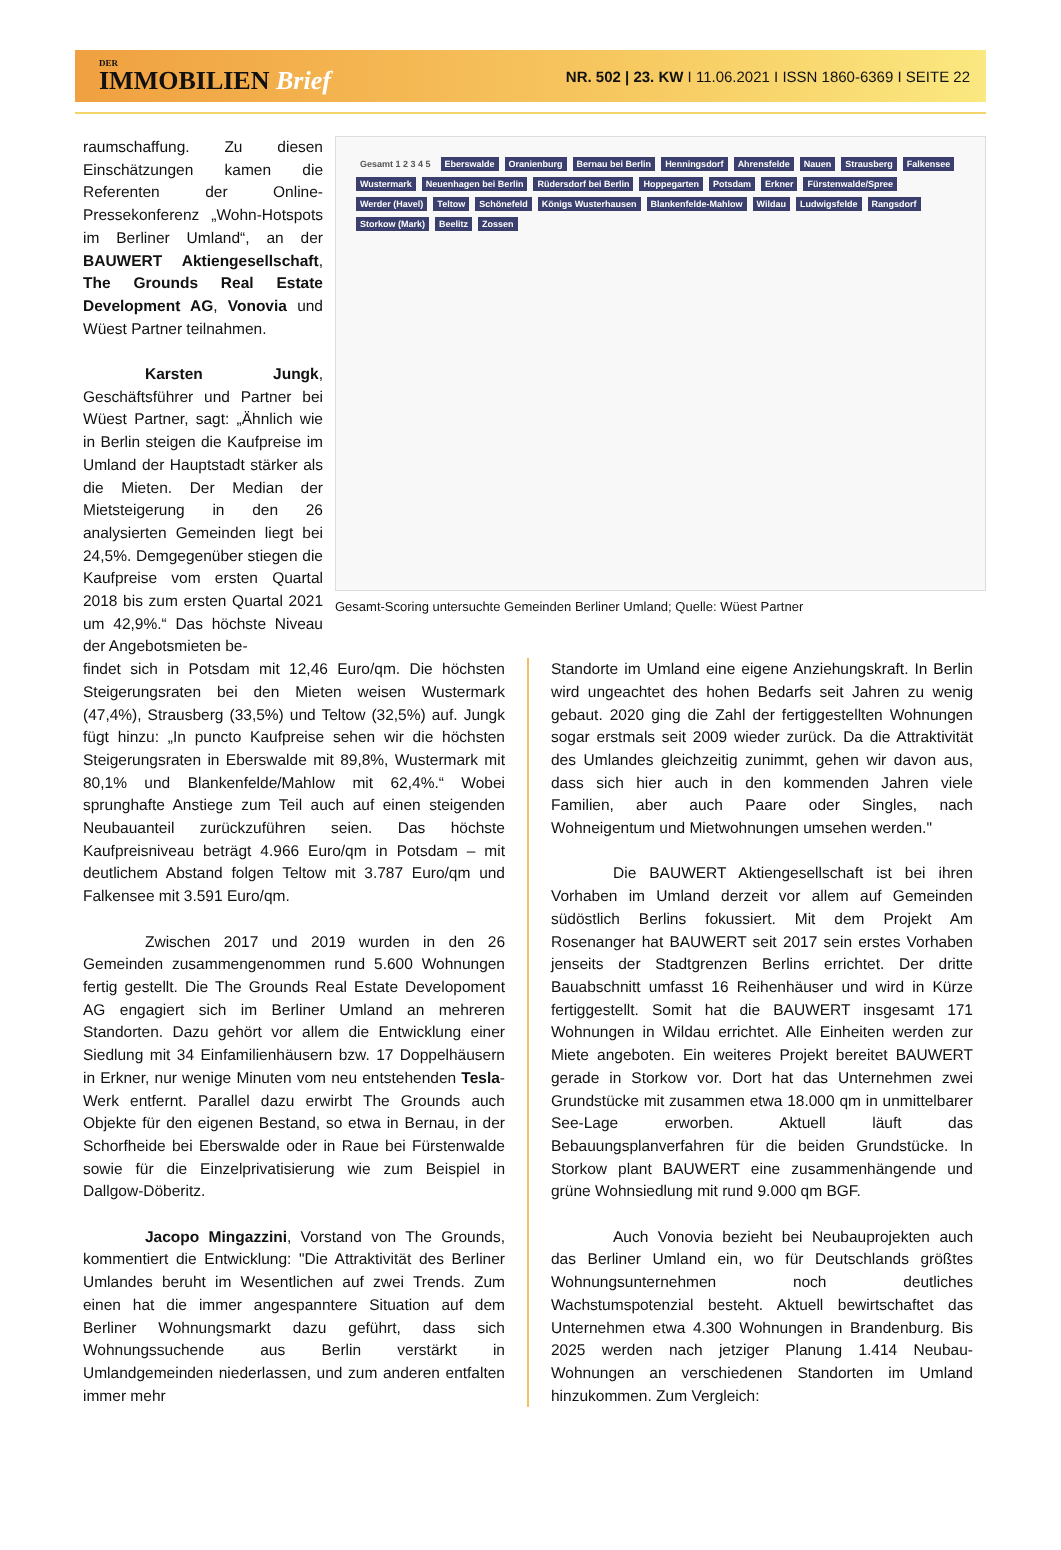DER
IMMOBILIEN Brief
NR. 502 | 23. KW I 11.06.2021 I ISSN 1860-6369 I SEITE 22
raumschaffung. Zu diesen Einschätzungen kamen die Referenten der Online-Pressekonferenz „Wohn-Hotspots im Berliner Umland“, an der BAUWERT Aktiengesellschaft, The Grounds Real Estate Development AG, Vonovia und Wüest Partner teilnahmen.
Karsten Jungk, Geschäftsführer und Partner bei Wüest Partner, sagt: „Ähnlich wie in Berlin steigen die Kaufpreise im Umland der Hauptstadt stärker als die Mieten. Der Median der Mietsteigerung in den 26 analysierten Gemeinden liegt bei 24,5%. Demgegenüber stiegen die Kaufpreise vom ersten Quartal 2018 bis zum ersten Quartal 2021 um 42,9%.“ Das höchste Niveau der Angebotsmieten be-
Gesamt 1 2 3 4 5 Eberswalde Oranienburg Bernau bei Berlin Henningsdorf Ahrensfelde Nauen Strausberg Falkensee Wustermark Neuenhagen bei Berlin Rüdersdorf bei Berlin Hoppegarten Potsdam Erkner Fürstenwalde/Spree Werder (Havel) Teltow Schönefeld Königs Wusterhausen Blankenfelde-Mahlow Wildau Ludwigsfelde Rangsdorf Storkow (Mark) Beelitz Zossen
Gesamt-Scoring untersuchte Gemeinden Berliner Umland; Quelle: Wüest Partner
findet sich in Potsdam mit 12,46 Euro/qm. Die höchsten Steigerungsraten bei den Mieten weisen Wustermark (47,4%), Strausberg (33,5%) und Teltow (32,5%) auf. Jungk fügt hinzu: „In puncto Kaufpreise sehen wir die höchsten Steigerungsraten in Eberswalde mit 89,8%, Wustermark mit 80,1% und Blankenfelde/Mahlow mit 62,4%.“ Wobei sprunghafte Anstiege zum Teil auch auf einen steigenden Neubauanteil zurückzuführen seien. Das höchste Kaufpreisniveau beträgt 4.966 Euro/qm in Potsdam – mit deutlichem Abstand folgen Teltow mit 3.787 Euro/qm und Falkensee mit 3.591 Euro/qm.
Zwischen 2017 und 2019 wurden in den 26 Gemeinden zusammengenommen rund 5.600 Wohnungen fertig gestellt. Die The Grounds Real Estate Developoment AG engagiert sich im Berliner Umland an mehreren Standorten. Dazu gehört vor allem die Entwicklung einer Siedlung mit 34 Einfamilienhäusern bzw. 17 Doppelhäusern in Erkner, nur wenige Minuten vom neu entstehenden Tesla-Werk entfernt. Parallel dazu erwirbt The Grounds auch Objekte für den eigenen Bestand, so etwa in Bernau, in der Schorfheide bei Eberswalde oder in Raue bei Fürstenwalde sowie für die Einzelprivatisierung wie zum Beispiel in Dallgow-Döberitz.
Jacopo Mingazzini, Vorstand von The Grounds, kommentiert die Entwicklung: "Die Attraktivität des Berliner Umlandes beruht im Wesentlichen auf zwei Trends. Zum einen hat die immer angespanntere Situation auf dem Berliner Wohnungsmarkt dazu geführt, dass sich Wohnungssuchende aus Berlin verstärkt in Umlandgemeinden niederlassen, und zum anderen entfalten immer mehr
Standorte im Umland eine eigene Anziehungskraft. In Berlin wird ungeachtet des hohen Bedarfs seit Jahren zu wenig gebaut. 2020 ging die Zahl der fertiggestellten Wohnungen sogar erstmals seit 2009 wieder zurück. Da die Attraktivität des Umlandes gleichzeitig zunimmt, gehen wir davon aus, dass sich hier auch in den kommenden Jahren viele Familien, aber auch Paare oder Singles, nach Wohneigentum und Mietwohnungen umsehen werden."
Die BAUWERT Aktiengesellschaft ist bei ihren Vorhaben im Umland derzeit vor allem auf Gemeinden südöstlich Berlins fokussiert. Mit dem Projekt Am Rosenanger hat BAUWERT seit 2017 sein erstes Vorhaben jenseits der Stadtgrenzen Berlins errichtet. Der dritte Bauabschnitt umfasst 16 Reihenhäuser und wird in Kürze fertiggestellt. Somit hat die BAUWERT insgesamt 171 Wohnungen in Wildau errichtet. Alle Einheiten werden zur Miete angeboten. Ein weiteres Projekt bereitet BAUWERT gerade in Storkow vor. Dort hat das Unternehmen zwei Grundstücke mit zusammen etwa 18.000 qm in unmittelbarer See-Lage erworben. Aktuell läuft das Bebauungsplanverfahren für die beiden Grundstücke. In Storkow plant BAUWERT eine zusammenhängende und grüne Wohnsiedlung mit rund 9.000 qm BGF.
Auch Vonovia bezieht bei Neubauprojekten auch das Berliner Umland ein, wo für Deutschlands größtes Wohnungsunternehmen noch deutliches Wachstumspotenzial besteht. Aktuell bewirtschaftet das Unternehmen etwa 4.300 Wohnungen in Brandenburg. Bis 2025 werden nach jetziger Planung 1.414 Neubau-Wohnungen an verschiedenen Standorten im Umland hinzukommen. Zum Vergleich: